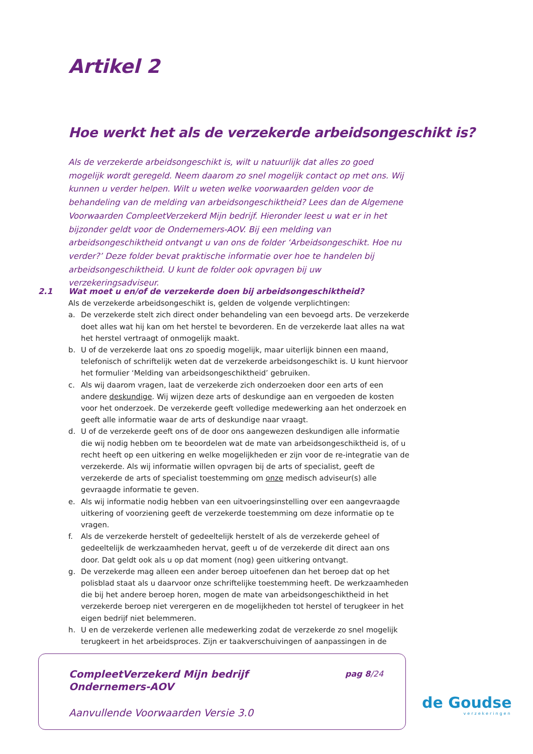Artikel 2
Hoe werkt het als de verzekerde arbeidsongeschikt is?
Als de verzekerde arbeidsongeschikt is, wilt u natuurlijk dat alles zo goed mogelijk wordt geregeld. Neem daarom zo snel mogelijk contact op met ons. Wij kunnen u verder helpen. Wilt u weten welke voorwaarden gelden voor de behandeling van de melding van arbeidsongeschiktheid? Lees dan de Algemene Voorwaarden CompleetVerzekerd Mijn bedrijf. Hieronder leest u wat er in het bijzonder geldt voor de Ondernemers-AOV. Bij een melding van arbeidsongeschiktheid ontvangt u van ons de folder ‘Arbeidsongeschikt. Hoe nu verder?’ Deze folder bevat praktische informatie over hoe te handelen bij arbeidsongeschiktheid. U kunt de folder ook opvragen bij uw verzekeringsadviseur.
2.1 Wat moet u en/of de verzekerde doen bij arbeidsongeschiktheid?
Als de verzekerde arbeidsongeschikt is, gelden de volgende verplichtingen:
a. De verzekerde stelt zich direct onder behandeling van een bevoegd arts. De verzekerde doet alles wat hij kan om het herstel te bevorderen. En de verzekerde laat alles na wat het herstel vertraagt of onmogelijk maakt.
b. U of de verzekerde laat ons zo spoedig mogelijk, maar uiterlijk binnen een maand, telefonisch of schriftelijk weten dat de verzekerde arbeidsongeschikt is. U kunt hiervoor het formulier ‘Melding van arbeidsongeschiktheid’ gebruiken.
c. Als wij daarom vragen, laat de verzekerde zich onderzoeken door een arts of een andere deskundige. Wij wijzen deze arts of deskundige aan en vergoeden de kosten voor het onderzoek. De verzekerde geeft volledige medewerking aan het onderzoek en geeft alle informatie waar de arts of deskundige naar vraagt.
d. U of de verzekerde geeft ons of de door ons aangewezen deskundigen alle informatie die wij nodig hebben om te beoordelen wat de mate van arbeidsongeschiktheid is, of u recht heeft op een uitkering en welke mogelijkheden er zijn voor de re-integratie van de verzekerde. Als wij informatie willen opvragen bij de arts of specialist, geeft de verzekerde de arts of specialist toestemming om onze medisch adviseur(s) alle gevraagde informatie te geven.
e. Als wij informatie nodig hebben van een uitvoeringsinstelling over een aangevraagde uitkering of voorziening geeft de verzekerde toestemming om deze informatie op te vragen.
f. Als de verzekerde herstelt of gedeeltelijk herstelt of als de verzekerde geheel of gedeeltelijk de werkzaamheden hervat, geeft u of de verzekerde dit direct aan ons door. Dat geldt ook als u op dat moment (nog) geen uitkering ontvangt.
g. De verzekerde mag alleen een ander beroep uitoefenen dan het beroep dat op het polisblad staat als u daarvoor onze schriftelijke toestemming heeft. De werkzaamheden die bij het andere beroep horen, mogen de mate van arbeidsongeschiktheid in het verzekerde beroep niet verergeren en de mogelijkheden tot herstel of terugkeer in het eigen bedrijf niet belemmeren.
h. U en de verzekerde verlenen alle medewerking zodat de verzekerde zo snel mogelijk terugkeert in het arbeidsproces. Zijn er taakverschuivingen of aanpassingen in de
CompleetVerzekerd Mijn bedrijf
Ondernemers-AOV
pag 8/24
Aanvullende Voorwaarden Versie 3.0
de Goudse
verzekeringen